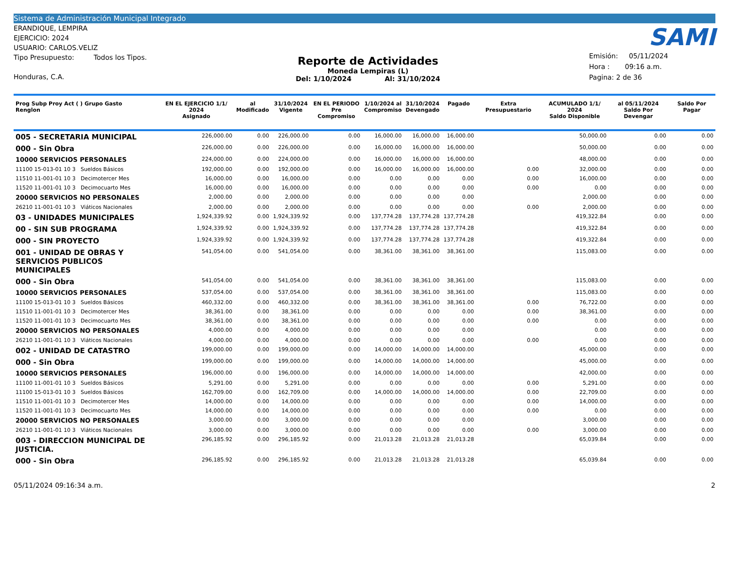Sistema de Administración Municipal Integrado
ERANDIQUE, LEMPIRA
EJERCICIO: 2024
USUARIO: CARLOS.VELIZ
Tipo Presupuesto: Todos los Tipos.
Honduras, C.A.
Reporte de Actividades
Moneda Lempiras (L)
Del: 1/10/2024 Al: 31/10/2024
SAMI
Emisión: 05/11/2024
Hora : 09:16 a.m.
Pagina: 2 de 36
| Prog Subp Proy Act ( ) Grupo Gasto Renglon | EN EL EJERCICIO 1/1/ 2024 Asignado | al Modificado | 31/10/2024 Vigente | EN EL PERIODO Pre Compromiso | 1/10/2024 al Compromiso | 31/10/2024 Devengado | Pagado | Extra Presupuestario | ACUMULADO 1/1/ 2024 Saldo Disponible | al 05/11/2024 Saldo Por Devengar | Saldo Por Pagar |
| --- | --- | --- | --- | --- | --- | --- | --- | --- | --- | --- | --- |
| 005 - SECRETARIA MUNICIPAL | 226,000.00 | 0.00 | 226,000.00 | 0.00 | 16,000.00 | 16,000.00 | 16,000.00 | | 50,000.00 | 0.00 | 0.00 |
| 000 - Sin Obra | 226,000.00 | 0.00 | 226,000.00 | 0.00 | 16,000.00 | 16,000.00 | 16,000.00 | | 50,000.00 | 0.00 | 0.00 |
| 10000 SERVICIOS PERSONALES | 224,000.00 | 0.00 | 224,000.00 | 0.00 | 16,000.00 | 16,000.00 | 16,000.00 | | 48,000.00 | 0.00 | 0.00 |
| 11100 15-013-01 10 3 Sueldos Básicos | 192,000.00 | 0.00 | 192,000.00 | 0.00 | 16,000.00 | 16,000.00 | 16,000.00 | 0.00 | 32,000.00 | 0.00 | 0.00 |
| 11510 11-001-01 10 3 Decimotercer Mes | 16,000.00 | 0.00 | 16,000.00 | 0.00 | 0.00 | 0.00 | 0.00 | 0.00 | 16,000.00 | 0.00 | 0.00 |
| 11520 11-001-01 10 3 Decimocuarto Mes | 16,000.00 | 0.00 | 16,000.00 | 0.00 | 0.00 | 0.00 | 0.00 | 0.00 | 0.00 | 0.00 | 0.00 |
| 20000 SERVICIOS NO PERSONALES | 2,000.00 | 0.00 | 2,000.00 | 0.00 | 0.00 | 0.00 | 0.00 | | 2,000.00 | 0.00 | 0.00 |
| 26210 11-001-01 10 3 Viáticos Nacionales | 2,000.00 | 0.00 | 2,000.00 | 0.00 | 0.00 | 0.00 | 0.00 | 0.00 | 2,000.00 | 0.00 | 0.00 |
| 03 - UNIDADES MUNICIPALES | 1,924,339.92 | 0.00 | 1,924,339.92 | 0.00 | 137,774.28 | 137,774.28 | 137,774.28 | | 419,322.84 | 0.00 | 0.00 |
| 00 - SIN SUB PROGRAMA | 1,924,339.92 | 0.00 | 1,924,339.92 | 0.00 | 137,774.28 | 137,774.28 | 137,774.28 | | 419,322.84 | 0.00 | 0.00 |
| 000 - SIN PROYECTO | 1,924,339.92 | 0.00 | 1,924,339.92 | 0.00 | 137,774.28 | 137,774.28 | 137,774.28 | | 419,322.84 | 0.00 | 0.00 |
| 001 - UNIDAD DE OBRAS Y SERVICIOS PUBLICOS MUNICIPALES | 541,054.00 | 0.00 | 541,054.00 | 0.00 | 38,361.00 | 38,361.00 | 38,361.00 | | 115,083.00 | 0.00 | 0.00 |
| 000 - Sin Obra | 541,054.00 | 0.00 | 541,054.00 | 0.00 | 38,361.00 | 38,361.00 | 38,361.00 | | 115,083.00 | 0.00 | 0.00 |
| 10000 SERVICIOS PERSONALES | 537,054.00 | 0.00 | 537,054.00 | 0.00 | 38,361.00 | 38,361.00 | 38,361.00 | | 115,083.00 | 0.00 | 0.00 |
| 11100 15-013-01 10 3 Sueldos Básicos | 460,332.00 | 0.00 | 460,332.00 | 0.00 | 38,361.00 | 38,361.00 | 38,361.00 | 0.00 | 76,722.00 | 0.00 | 0.00 |
| 11510 11-001-01 10 3 Decimotercer Mes | 38,361.00 | 0.00 | 38,361.00 | 0.00 | 0.00 | 0.00 | 0.00 | 0.00 | 38,361.00 | 0.00 | 0.00 |
| 11520 11-001-01 10 3 Decimocuarto Mes | 38,361.00 | 0.00 | 38,361.00 | 0.00 | 0.00 | 0.00 | 0.00 | 0.00 | 0.00 | 0.00 | 0.00 |
| 20000 SERVICIOS NO PERSONALES | 4,000.00 | 0.00 | 4,000.00 | 0.00 | 0.00 | 0.00 | 0.00 | | 0.00 | 0.00 | 0.00 |
| 26210 11-001-01 10 3 Viáticos Nacionales | 4,000.00 | 0.00 | 4,000.00 | 0.00 | 0.00 | 0.00 | 0.00 | 0.00 | 0.00 | 0.00 | 0.00 |
| 002 - UNIDAD DE CATASTRO | 199,000.00 | 0.00 | 199,000.00 | 0.00 | 14,000.00 | 14,000.00 | 14,000.00 | | 45,000.00 | 0.00 | 0.00 |
| 000 - Sin Obra | 199,000.00 | 0.00 | 199,000.00 | 0.00 | 14,000.00 | 14,000.00 | 14,000.00 | | 45,000.00 | 0.00 | 0.00 |
| 10000 SERVICIOS PERSONALES | 196,000.00 | 0.00 | 196,000.00 | 0.00 | 14,000.00 | 14,000.00 | 14,000.00 | | 42,000.00 | 0.00 | 0.00 |
| 11100 11-001-01 10 3 Sueldos Básicos | 5,291.00 | 0.00 | 5,291.00 | 0.00 | 0.00 | 0.00 | 0.00 | 0.00 | 5,291.00 | 0.00 | 0.00 |
| 11100 15-013-01 10 3 Sueldos Básicos | 162,709.00 | 0.00 | 162,709.00 | 0.00 | 14,000.00 | 14,000.00 | 14,000.00 | 0.00 | 22,709.00 | 0.00 | 0.00 |
| 11510 11-001-01 10 3 Decimotercer Mes | 14,000.00 | 0.00 | 14,000.00 | 0.00 | 0.00 | 0.00 | 0.00 | 0.00 | 14,000.00 | 0.00 | 0.00 |
| 11520 11-001-01 10 3 Decimocuarto Mes | 14,000.00 | 0.00 | 14,000.00 | 0.00 | 0.00 | 0.00 | 0.00 | 0.00 | 0.00 | 0.00 | 0.00 |
| 20000 SERVICIOS NO PERSONALES | 3,000.00 | 0.00 | 3,000.00 | 0.00 | 0.00 | 0.00 | 0.00 | | 3,000.00 | 0.00 | 0.00 |
| 26210 11-001-01 10 3 Viáticos Nacionales | 3,000.00 | 0.00 | 3,000.00 | 0.00 | 0.00 | 0.00 | 0.00 | 0.00 | 3,000.00 | 0.00 | 0.00 |
| 003 - DIRECCION MUNICIPAL DE JUSTICIA. | 296,185.92 | 0.00 | 296,185.92 | 0.00 | 21,013.28 | 21,013.28 | 21,013.28 | | 65,039.84 | 0.00 | 0.00 |
| 000 - Sin Obra | 296,185.92 | 0.00 | 296,185.92 | 0.00 | 21,013.28 | 21,013.28 | 21,013.28 | | 65,039.84 | 0.00 | 0.00 |
05/11/2024 09:16:34 a.m. 2